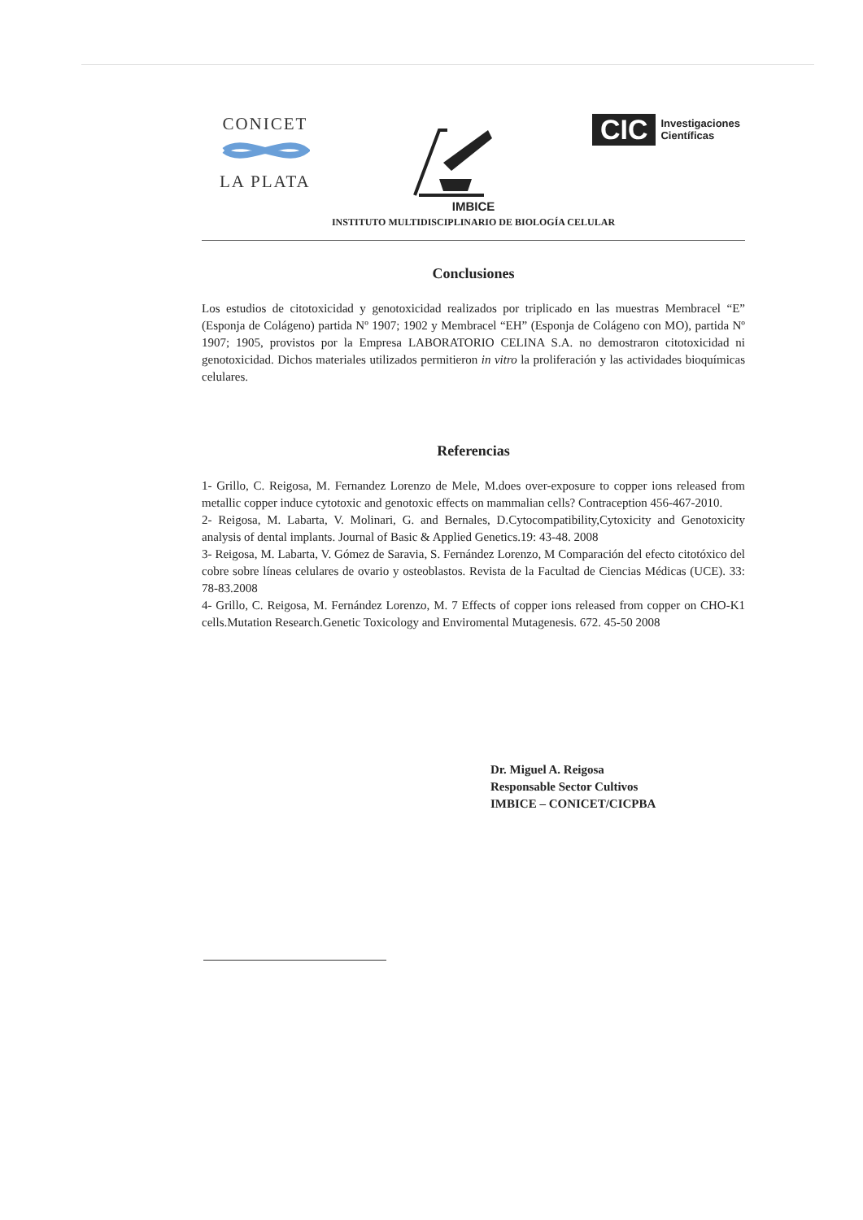CONICET
LA PLATA
CIC Investigaciones
Científicas
IMBICE
INSTITUTO MULTIDISCIPLINARIO DE BIOLOGÍA CELULAR
Conclusiones
Los estudios de citotoxicidad y genotoxicidad realizados por triplicado en las muestras Membracel “E” (Esponja de Colágeno) partida Nº 1907; 1902 y Membracel “EH” (Esponja de Colágeno con MO), partida Nº 1907; 1905, provistos por la Empresa LABORATORIO CELINA S.A. no demostraron citotoxicidad ni genotoxicidad. Dichos materiales utilizados permitieron in vitro la proliferación y las actividades bioquímicas celulares.
Referencias
1- Grillo, C. Reigosa, M. Fernandez Lorenzo de Mele, M.does over-exposure to copper ions released from metallic copper induce cytotoxic and genotoxic effects on mammalian cells? Contraception 456-467-2010.
2- Reigosa, M. Labarta, V. Molinari, G. and Bernales, D.Cytocompatibility,Cytoxicity and Genotoxicity analysis of dental implants. Journal of Basic & Applied Genetics.19: 43-48. 2008
3- Reigosa, M. Labarta, V. Gómez de Saravia, S. Fernández Lorenzo, M Comparación del efecto citotóxico del cobre sobre líneas celulares de ovario y osteoblastos. Revista de la Facultad de Ciencias Médicas (UCE). 33: 78-83.2008
4- Grillo, C. Reigosa, M. Fernández Lorenzo, M. 7 Effects of copper ions released from copper on CHO-K1 cells.Mutation Research.Genetic Toxicology and Enviromental Mutagenesis. 672. 45-50 2008
Dr. Miguel A. Reigosa
Responsable Sector Cultivos
IMBICE – CONICET/CICPBA